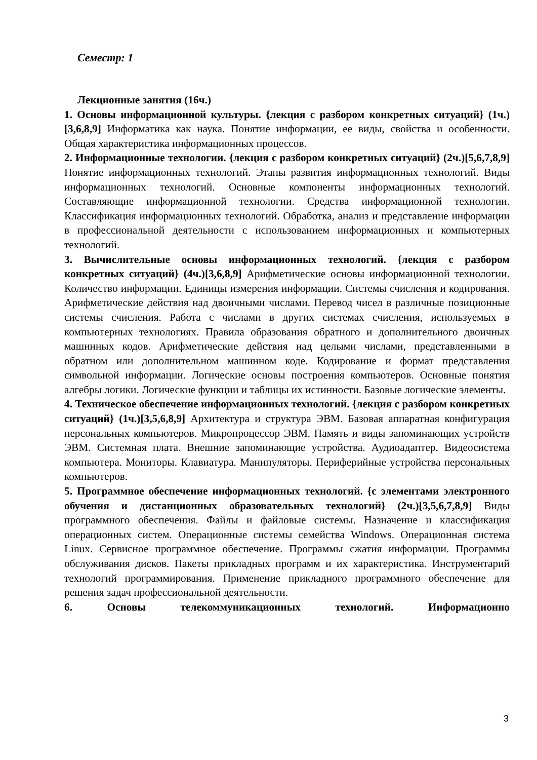Семестр: 1
Лекционные занятия (16ч.)
1. Основы информационной культуры. {лекция с разбором конкретных ситуаций} (1ч.)[3,6,8,9] Информатика как наука. Понятие информации, ее виды, свойства и особенности. Общая характеристика информационных процессов.
2. Информационные технологии. {лекция с разбором конкретных ситуаций} (2ч.)[5,6,7,8,9] Понятие информационных технологий. Этапы развития информационных технологий. Виды информационных технологий. Основные компоненты информационных технологий. Составляющие информационной технологии. Средства информационной технологии. Классификация информационных технологий. Обработка, анализ и представление информации в профессиональной деятельности с использованием информационных и компьютерных технологий.
3. Вычислительные основы информационных технологий. {лекция с разбором конкретных ситуаций} (4ч.)[3,6,8,9] Арифметические основы информационной технологии. Количество информации. Единицы измерения информации. Системы счисления и кодирования. Арифметические действия над двоичными числами. Перевод чисел в различные позиционные системы счисления. Работа с числами в других системах счисления, используемых в компьютерных технологиях. Правила образования обратного и дополнительного двоичных машинных кодов. Арифметические действия над целыми числами, представленными в обратном или дополнительном машинном коде. Кодирование и формат представления символьной информации. Логические основы построения компьютеров. Основные понятия алгебры логики. Логические функции и таблицы их истинности. Базовые логические элементы.
4. Техническое обеспечение информационных технологий. {лекция с разбором конкретных ситуаций} (1ч.)[3,5,6,8,9] Архитектура и структура ЭВМ. Базовая аппаратная конфигурация персональных компьютеров. Микропроцессор ЭВМ. Память и виды запоминающих устройств ЭВМ. Системная плата. Внешние запоминающие устройства. Аудиоадаптер. Видеосистема компьютера. Мониторы. Клавиатура. Манипуляторы. Периферийные устройства персональных компьютеров.
5. Программное обеспечение информационных технологий. {с элементами электронного обучения и дистанционных образовательных технологий} (2ч.)[3,5,6,7,8,9] Виды программного обеспечения. Файлы и файловые системы. Назначение и классификация операционных систем. Операционные системы семейства Windows. Операционная система Linux. Сервисное программное обеспечение. Программы сжатия информации. Программы обслуживания дисков. Пакеты прикладных программ и их характеристика. Инструментарий технологий программирования. Применение прикладного программного обеспечение для решения задач профессиональной деятельности.
6. Основы телекоммуникационных технологий. Информационно
3